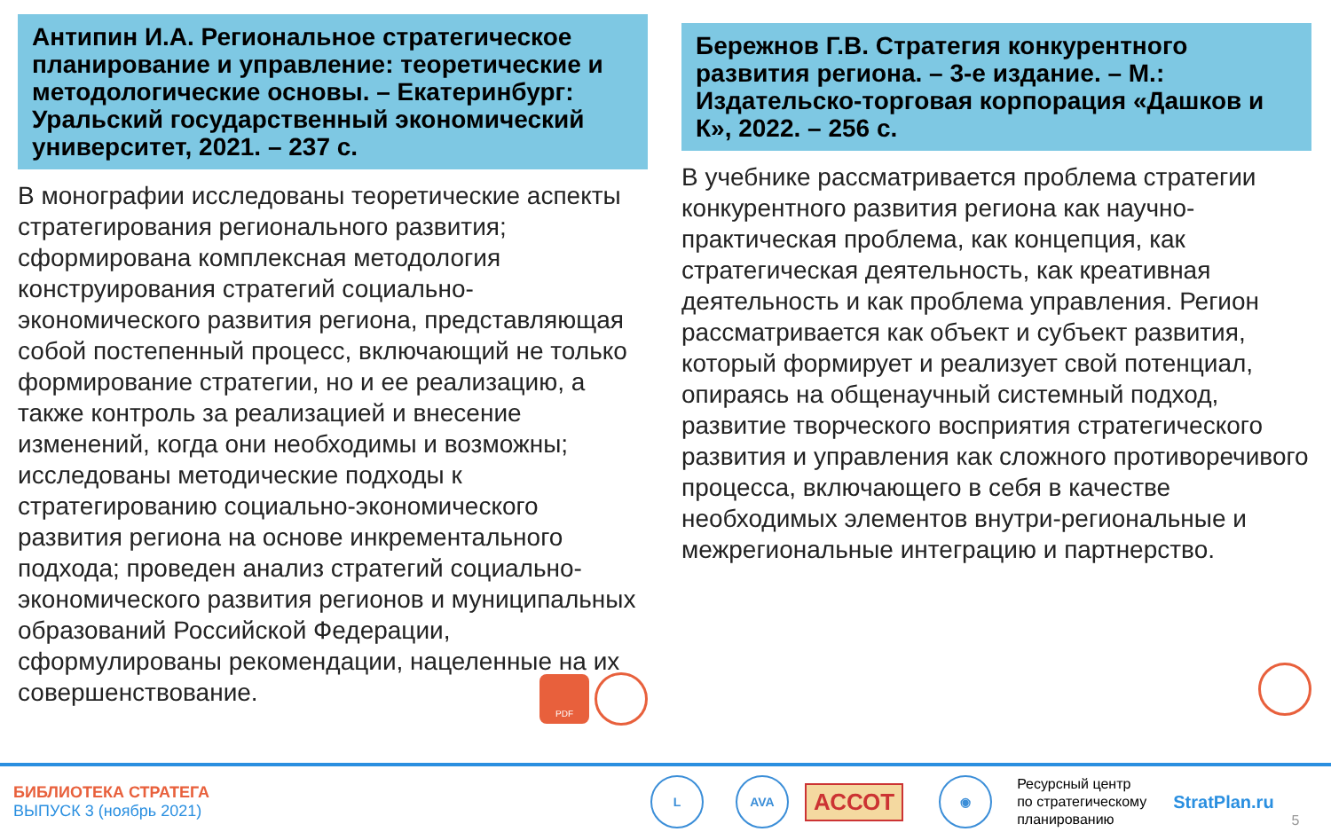Антипин И.А. Региональное стратегическое планирование и управление: теоретические и методологические основы. – Екатеринбург: Уральский государственный экономический университет, 2021. – 237 с.
В монографии исследованы теоретические аспекты стратегирования регионального развития; сформирована комплексная методология конструирования стратегий социально-экономического развития региона, представляющая собой постепенный процесс, включающий не только формирование стратегии, но и ее реализацию, а также контроль за реализацией и внесение изменений, когда они необходимы и возможны; исследованы методические подходы к стратегированию социально-экономического развития региона на основе инкрементального подхода; проведен анализ стратегий социально-экономического развития регионов и муниципальных образований Российской Федерации, сформулированы рекомендации, нацеленные на их совершенствование.
PDF
Бережнов Г.В. Стратегия конкурентного развития региона. – 3-е издание. – М.: Издательско-торговая корпорация «Дашков и К», 2022. – 256 с.
В учебнике рассматривается проблема стратегии конкурентного развития региона как научно-практическая проблема, как концепция, как стратегическая деятельность, как креативная деятельность и как проблема управления. Регион рассматривается как объект и субъект развития, который формирует и реализует свой потенциал, опираясь на общенаучный системный подход, развитие творческого восприятия стратегического развития и управления как сложного противоречивого процесса, включающего в себя в качестве необходимых элементов внутри-региональные и межрегиональные интеграцию и партнерство.
БИБЛИОТЕКА СТРАТЕГА
ВЫПУСК 3 (ноябрь 2021)
L AVA АССОТ ◉
Ресурсный центр
по стратегическому
планированию
StratPlan.ru 5